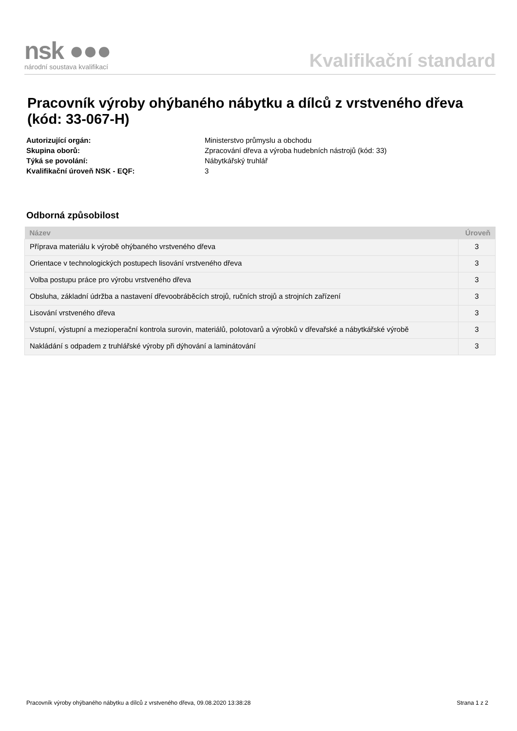nsk ●●●
národní soustava kvalifikací
Kvalifikační standard
Pracovník výroby ohýbaného nábytku a dílců z vrstveného dřeva (kód: 33-067-H)
Autorizující orgán:
Ministerstvo průmyslu a obchodu
Skupina oborů:
Zpracování dřeva a výroba hudebních nástrojů (kód: 33)
Týká se povolání:
Nábytkářský truhlář
Kvalifikační úroveň NSK - EQF:
3
Odborná způsobilost
| Název | Úroveň |
| --- | --- |
| Příprava materiálu k výrobě ohýbaného vrstveného dřeva | 3 |
| Orientace v technologických postupech lisování vrstveného dřeva | 3 |
| Volba postupu práce pro výrobu vrstveného dřeva | 3 |
| Obsluha, základní údržba a nastavení dřevoobráběcích strojů, ručních strojů a strojních zařízení | 3 |
| Lisování vrstveného dřeva | 3 |
| Vstupní, výstupní a mezioperační kontrola surovin, materiálů, polotovarů a výrobků v dřevařské a nábytkářské výrobě | 3 |
| Nakládání s odpadem z truhlářské výroby při dýhování a laminátování | 3 |
Pracovník výroby ohýbaného nábytku a dílců z vrstveného dřeva, 09.08.2020 13:38:28 Strana 1 z 2